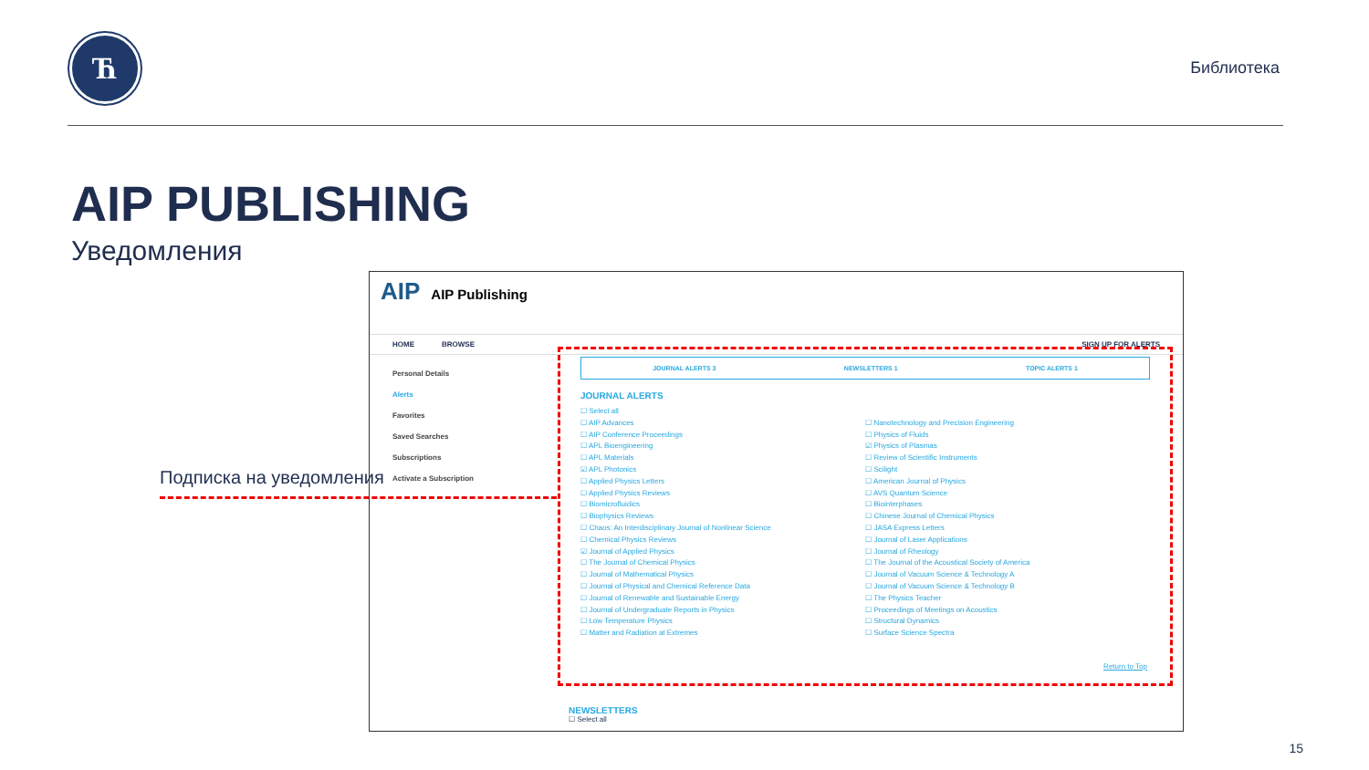Ћ Библиотека
AIP PUBLISHING
Уведомления
Подписка на уведомления
AIP AIP Publishing
HOME BROWSE SIGN UP FOR ALERTS
Personal Details
Alerts
Favorites
Saved Searches
Subscriptions
Activate a Subscription
JOURNAL ALERTS 3 NEWSLETTERS 1 TOPIC ALERTS 1
JOURNAL ALERTS
☐ Select all
☐ AIP Advances
☐ AIP Conference Proceedings
☐ APL Bioengineering
☐ APL Materials
☑ APL Photonics
☐ Applied Physics Letters
☐ Applied Physics Reviews
☐ Biomicrofluidics
☐ Biophysics Reviews
☐ Chaos: An Interdisciplinary Journal of Nonlinear Science
☐ Chemical Physics Reviews
☑ Journal of Applied Physics
☐ The Journal of Chemical Physics
☐ Journal of Mathematical Physics
☐ Journal of Physical and Chemical Reference Data
☐ Journal of Renewable and Sustainable Energy
☐ Journal of Undergraduate Reports in Physics
☐ Low Temperature Physics
☐ Matter and Radiation at Extremes
☐ Nanotechnology and Precision Engineering
☐ Physics of Fluids
☑ Physics of Plasmas
☐ Review of Scientific Instruments
☐ Scilight
☐ American Journal of Physics
☐ AVS Quantum Science
☐ Biointerphases
☐ Chinese Journal of Chemical Physics
☐ JASA Express Letters
☐ Journal of Laser Applications
☐ Journal of Rheology
☐ The Journal of the Acoustical Society of America
☐ Journal of Vacuum Science & Technology A
☐ Journal of Vacuum Science & Technology B
☐ The Physics Teacher
☐ Proceedings of Meetings on Acoustics
☐ Structural Dynamics
☐ Surface Science Spectra
Return to Top
NEWSLETTERS
☐ Select all
15